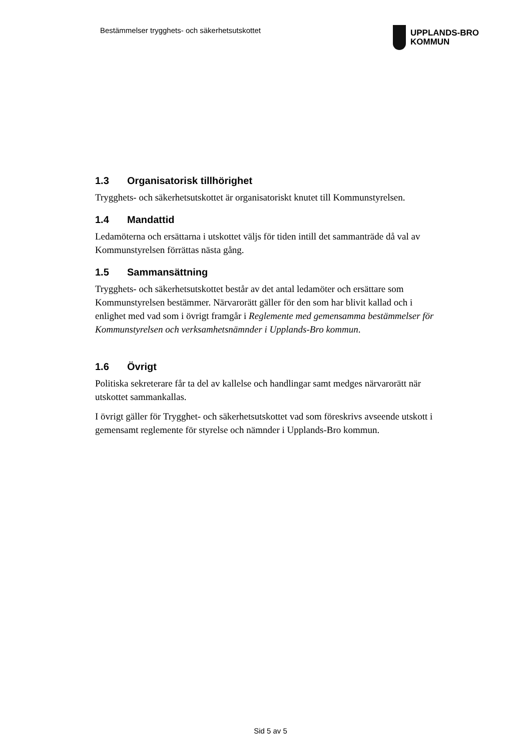Bestämmelser trygghets- och säkerhetsutskottet
UPPLANDS-BRO
KOMMUN
1.3 Organisatorisk tillhörighet
Trygghets- och säkerhetsutskottet är organisatoriskt knutet till Kommunstyrelsen.
1.4 Mandattid
Ledamöterna och ersättarna i utskottet väljs för tiden intill det sammanträde då val av Kommunstyrelsen förrättas nästa gång.
1.5 Sammansättning
Trygghets- och säkerhetsutskottet består av det antal ledamöter och ersättare som Kommunstyrelsen bestämmer. Närvarorätt gäller för den som har blivit kallad och i enlighet med vad som i övrigt framgår i Reglemente med gemensamma bestämmelser för Kommunstyrelsen och verksamhetsnämnder i Upplands-Bro kommun.
1.6 Övrigt
Politiska sekreterare får ta del av kallelse och handlingar samt medges närvarorätt när utskottet sammankallas.
I övrigt gäller för Trygghet- och säkerhetsutskottet vad som föreskrivs avseende utskott i gemensamt reglemente för styrelse och nämnder i Upplands-Bro kommun.
Sid 5 av 5